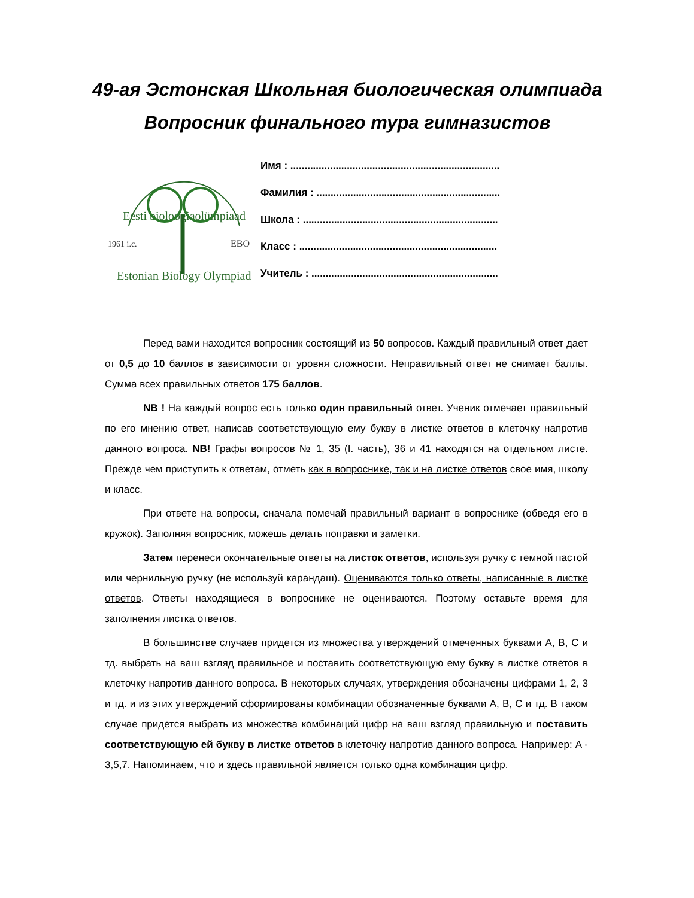49-ая Эстонская Школьная биологическая олимпиада
Вопросник финального тура гимназистов
Eesti bioloogiaolümpiaad
1961 i.c.
EBO
Estonian Biology Olympiad
Имя : ..........................................................................
Фамилия : .................................................................
Школа : .....................................................................
Класс : ......................................................................
Учитель : ..................................................................
Перед вами находится вопросник состоящий из 50 вопросов. Каждый правильный ответ дает от 0,5 до 10 баллов в зависимости от уровня сложности. Неправильный ответ не снимает баллы. Сумма всех правильных ответов 175 баллов.
NB ! На каждый вопрос есть только один правильный ответ. Ученик отмечает правильный по его мнению ответ, написав соответствующую ему букву в листке ответов в клеточку напротив данного вопроса. NB! Графы вопросов № 1, 35 (I. часть), 36 и 41 находятся на отдельном листе. Прежде чем приступить к ответам, отметь как в вопроснике, так и на листке ответов свое имя, школу и класс.
При ответе на вопросы, сначала помечай правильный вариант в вопроснике (обведя его в кружок). Заполняя вопросник, можешь делать поправки и заметки.
Затем перенеси окончательные ответы на листок ответов, используя ручку с темной пастой или чернильную ручку (не используй карандаш). Оцениваются только ответы, написанные в листке ответов. Ответы находящиеся в вопроснике не оцениваются. Поэтому оставьте время для заполнения листка ответов.
В большинстве случаев придется из множества утверждений отмеченных буквами A, B, C и тд. выбрать на ваш взгляд правильное и поставить соответствующую ему букву в листке ответов в клеточку напротив данного вопроса. В некоторых случаях, утверждения обозначены цифрами 1, 2, 3 и тд. и из этих утверждений сформированы комбинации обозначенные буквами A, B, C и тд. В таком случае придется выбрать из множества комбинаций цифр на ваш взгляд правильную и поставить соответствующую ей букву в листке ответов в клеточку напротив данного вопроса. Например: A - 3,5,7. Напоминаем, что и здесь правильной является только одна комбинация цифр.